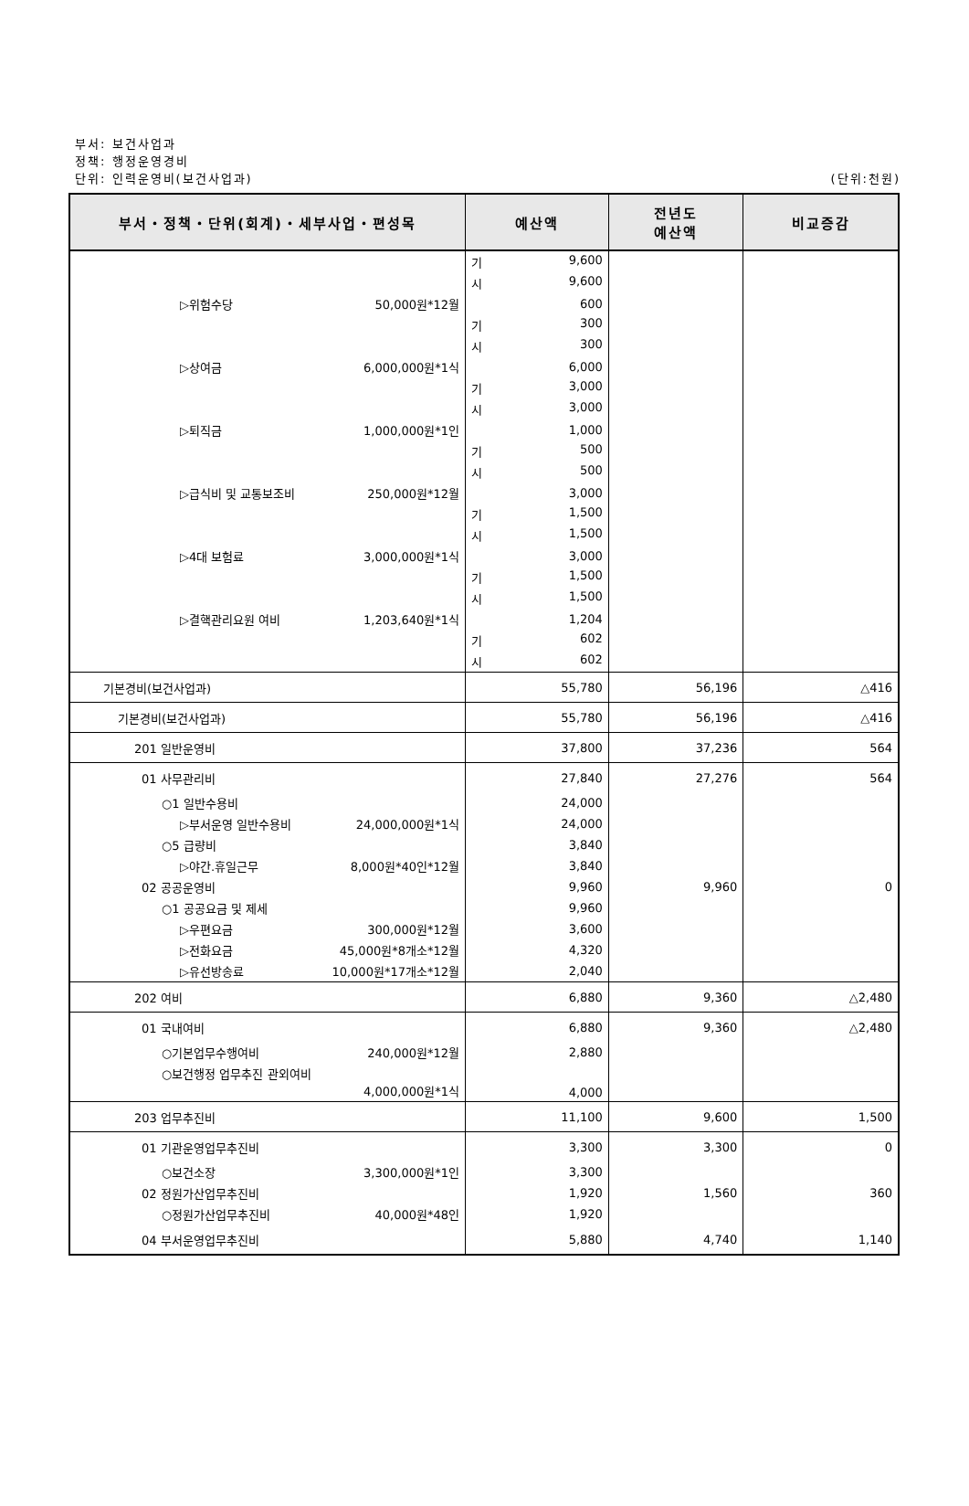부서: 보건사업과
정책: 행정운영경비
단위: 인력운영비(보건사업과)
(단위:천원)
| 부서・정책・단위(회계)・세부사업・편성목 | 예산액 | 전년도 예산액 | 비교증감 |
| --- | --- | --- | --- |
| | 기 9,600 | | |
| | 시 9,600 | | |
| ▷위험수당 50,000원*12월 | 600 | | |
| | 기 300 | | |
| | 시 300 | | |
| ▷상여금 6,000,000원*1식 | 6,000 | | |
| | 기 3,000 | | |
| | 시 3,000 | | |
| ▷퇴직금 1,000,000원*1인 | 1,000 | | |
| | 기 500 | | |
| | 시 500 | | |
| ▷급식비 및 교통보조비 250,000원*12월 | 3,000 | | |
| | 기 1,500 | | |
| | 시 1,500 | | |
| ▷4대 보험료 3,000,000원*1식 | 3,000 | | |
| | 기 1,500 | | |
| | 시 1,500 | | |
| ▷결핵관리요원 여비 1,203,640원*1식 | 1,204 | | |
| | 기 602 | | |
| | 시 602 | | |
| 기본경비(보건사업과) | 55,780 | 56,196 | △416 |
| 기본경비(보건사업과) | 55,780 | 56,196 | △416 |
| 201 일반운영비 | 37,800 | 37,236 | 564 |
| 01 사무관리비 | 27,840 | 27,276 | 564 |
| ○1 일반수용비 | 24,000 | | |
| ▷부서운영 일반수용비 24,000,000원*1식 | 24,000 | | |
| ○5 급량비 | 3,840 | | |
| ▷야간.휴일근무 8,000원*40인*12월 | 3,840 | | |
| 02 공공운영비 | 9,960 | 9,960 | 0 |
| ○1 공공요금 및 제세 | 9,960 | | |
| ▷우편요금 300,000원*12월 | 3,600 | | |
| ▷전화요금 45,000원*8개소*12월 | 4,320 | | |
| ▷유선방송료 10,000원*17개소*12월 | 2,040 | | |
| 202 여비 | 6,880 | 9,360 | △2,480 |
| 01 국내여비 | 6,880 | 9,360 | △2,480 |
| ○기본업무수행여비 240,000원*12월 | 2,880 | | |
| ○보건행정 업무추진 관외여비 4,000,000원*1식 | 4,000 | | |
| 203 업무추진비 | 11,100 | 9,600 | 1,500 |
| 01 기관운영업무추진비 | 3,300 | 3,300 | 0 |
| ○보건소장 3,300,000원*1인 | 3,300 | | |
| 02 정원가산업무추진비 | 1,920 | 1,560 | 360 |
| ○정원가산업무추진비 40,000원*48인 | 1,920 | | |
| 04 부서운영업무추진비 | 5,880 | 4,740 | 1,140 |